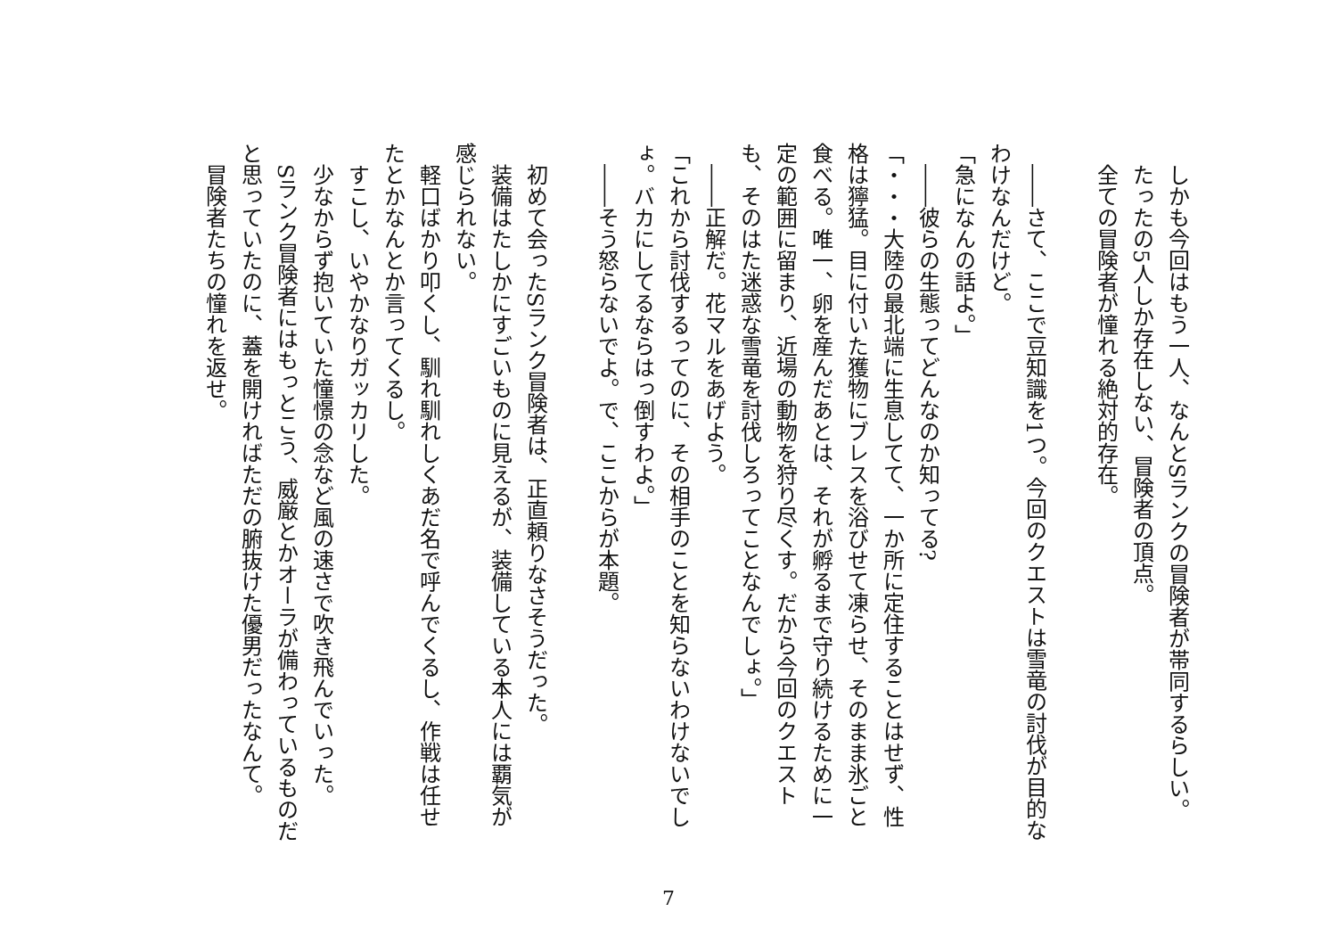しかも今回はもう一人、なんとSランクの冒険者が帯同するらしい。
　たったの5人しか存在しない、冒険者の頂点。
　全ての冒険者が憧れる絶対的存在。
　――さて、ここで豆知識を1つ。今回のクエストは雪竜の討伐が目的なわけなんだけど。
「急になんの話よ。」
　――彼らの生態ってどんなのか知ってる?
「・・・大陸の最北端に生息してて、一か所に定住することはせず、性格は獰猛。目に付いた獲物にブレスを浴びせて凍らせ、そのまま氷ごと食べる。唯一、卵を産んだあとは、それが孵るまで守り続けるために一定の範囲に留まり、近場の動物を狩り尽くす。だから今回のクエストも、そのはた迷惑な雪竜を討伐しろってことなんでしょ。」
　――正解だ。花マルをあげよう。
「これから討伐するってのに、その相手のことを知らないわけないでしょ。バカにしてるならはっ倒すわよ。」
　――そう怒らないでよ。で、ここからが本題。
　初めて会ったSランク冒険者は、正直頼りなさそうだった。
　装備はたしかにすごいものに見えるが、装備している本人には覇気が感じられない。
　軽口ばかり叩くし、馴れ馴れしくあだ名で呼んでくるし、作戦は任せたとかなんとか言ってくるし。
　すこし、いやかなりガッカリした。
　少なからず抱いていた憧憬の念など風の速さで吹き飛んでいった。
　Sランク冒険者にはもっとこう、威厳とかオーラが備わっているものだと思っていたのに、蓋を開ければただの腑抜けた優男だったなんて。
　冒険者たちの憧れを返せ。
7